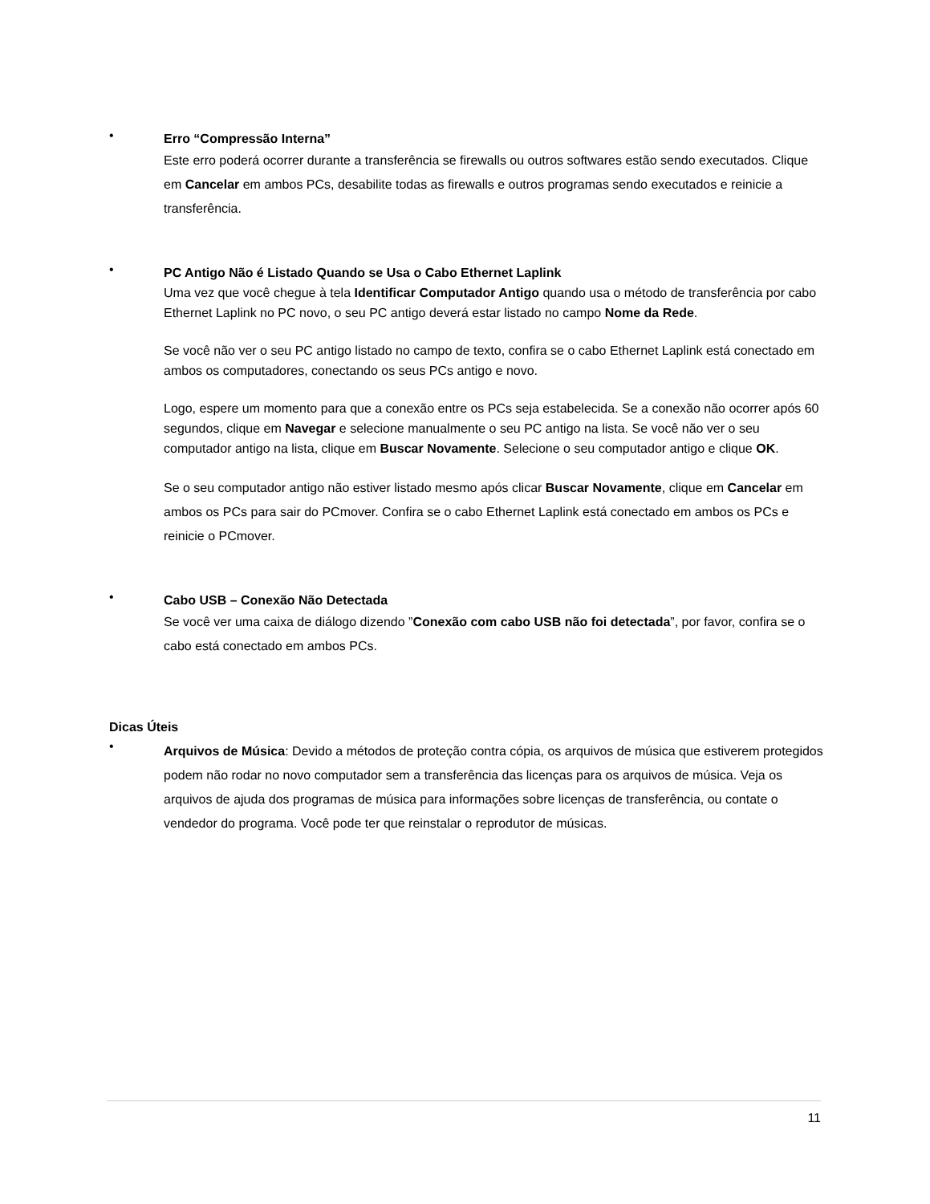•
Erro “Compressão Interna”
Este erro poderá ocorrer durante a transferência se firewalls ou outros softwares estão sendo executados. Clique em Cancelar em ambos PCs, desabilite todas as firewalls e outros programas sendo executados e reinicie a transferência.
•
PC Antigo Não é Listado Quando se Usa o Cabo Ethernet Laplink
Uma vez que você chegue à tela Identificar Computador Antigo quando usa o método de transferência por cabo Ethernet Laplink no PC novo, o seu PC antigo deverá estar listado no campo Nome da Rede.
Se você não ver o seu PC antigo listado no campo de texto, confira se o cabo Ethernet Laplink está conectado em ambos os computadores, conectando os seus PCs antigo e novo.
Logo, espere um momento para que a conexão entre os PCs seja estabelecida. Se a conexão não ocorrer após 60 segundos, clique em Navegar e selecione manualmente o seu PC antigo na lista. Se você não ver o seu computador antigo na lista, clique em Buscar Novamente. Selecione o seu computador antigo e clique OK.
Se o seu computador antigo não estiver listado mesmo após clicar Buscar Novamente, clique em Cancelar em ambos os PCs para sair do PCmover. Confira se o cabo Ethernet Laplink está conectado em ambos os PCs e reinicie o PCmover.
•
Cabo USB – Conexão Não Detectada
Se você ver uma caixa de diálogo dizendo ”Conexão com cabo USB não foi detectada”, por favor, confira se o cabo está conectado em ambos PCs.
Dicas Úteis
•
Arquivos de Música: Devido a métodos de proteção contra cópia, os arquivos de música que estiverem protegidos podem não rodar no novo computador sem a transferência das licenças para os arquivos de música. Veja os arquivos de ajuda dos programas de música para informações sobre licenças de transferência, ou contate o vendedor do programa. Você pode ter que reinstalar o reprodutor de músicas.
11